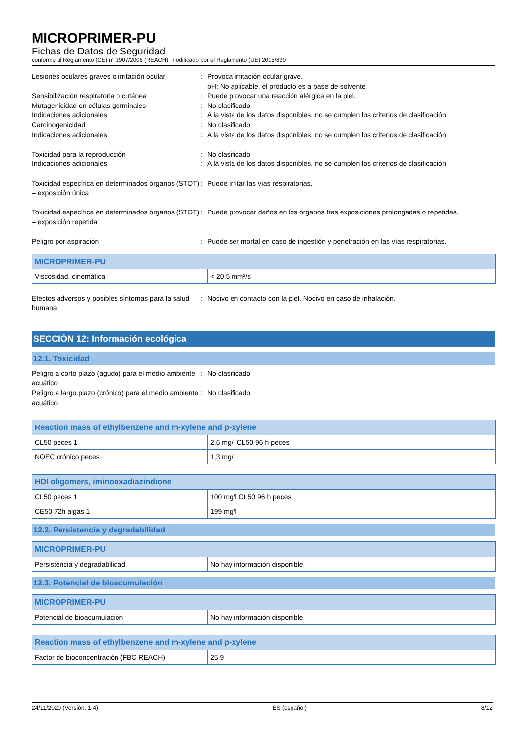MICROPRIMER-PU
Fichas de Datos de Seguridad
conforme al Reglamento (CE) n° 1907/2006 (REACH), modificado por el Reglamento (UE) 2015/830
Lesiones oculares graves o irritación ocular
:
Provoca irritación ocular grave.
pH: No aplicable, el producto es a base de solvente
Sensibilización respiratoria o cutánea
:
Puede provocar una reacción alérgica en la piel.
Mutagenicidad en células germinales
:
No clasificado
Indicaciones adicionales
:
A la vista de los datos disponibles, no se cumplen los criterios de clasificación
Carcinogenicidad
:
No clasificado
Indicaciones adicionales
:
A la vista de los datos disponibles, no se cumplen los criterios de clasificación
Toxicidad para la reproducción
:
No clasificado
Indicaciones adicionales
:
A la vista de los datos disponibles, no se cumplen los criterios de clasificación
Toxicidad específica en determinados órganos (STOT) – exposición única
:
Puede irritar las vías respiratorias.
Toxicidad específica en determinados órganos (STOT) – exposición repetida
:
Puede provocar daños en los órganos tras exposiciones prolongadas o repetidas.
Peligro por aspiración
:
Puede ser mortal en caso de ingestión y penetración en las vías respiratorias.
| MICROPRIMER-PU | |
| --- | --- |
| Viscosidad, cinemática | < 20,5 mm²/s |
Efectos adversos y posibles síntomas para la salud humana
:
Nocivo en contacto con la piel. Nocivo en caso de inhalación.
SECCIÓN 12: Información ecológica
12.1. Toxicidad
Peligro a corto plazo (agudo) para el medio ambiente acuático
:
No clasificado
Peligro a largo plazo (crónico) para el medio ambiente acuático
:
No clasificado
| Reaction mass of ethylbenzene and m-xylene and p-xylene | |
| --- | --- |
| CL50 peces 1 | 2,6 mg/l CL50 96 h peces |
| NOEC crónico peces | 1,3 mg/l |
| HDI oligomers, iminooxadiazindione | |
| --- | --- |
| CL50 peces 1 | 100 mg/l CL50 96 h peces |
| CE50 72h algas 1 | 199 mg/l |
12.2. Persistencia y degradabilidad
| MICROPRIMER-PU | |
| --- | --- |
| Persistencia y degradabilidad | No hay información disponible. |
12.3. Potencial de bioacumulación
| MICROPRIMER-PU | |
| --- | --- |
| Potencial de bioacumulación | No hay información disponible. |
| Reaction mass of ethylbenzene and m-xylene and p-xylene | |
| --- | --- |
| Factor de bioconcentración (FBC REACH) | 25,9 |
24/11/2020 (Versión: 1.4) ES (español) 8/12